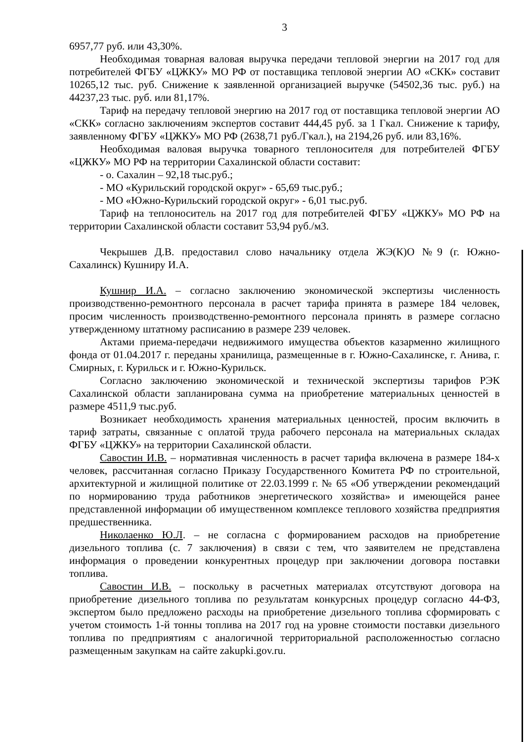3
6957,77 руб. или 43,30%.
Необходимая товарная валовая выручка передачи тепловой энергии на 2017 год для потребителей ФГБУ «ЦЖКУ» МО РФ от поставщика тепловой энергии АО «СКК» составит 10265,12 тыс. руб. Снижение к заявленной организацией выручке (54502,36 тыс. руб.) на 44237,23 тыс. руб. или 81,17%.
Тариф на передачу тепловой энергию на 2017 год от поставщика тепловой энергии АО «СКК» согласно заключениям экспертов составит 444,45 руб. за 1 Гкал. Снижение к тарифу, заявленному ФГБУ «ЦЖКУ» МО РФ (2638,71 руб./Гкал.), на 2194,26 руб. или 83,16%.
Необходимая валовая выручка товарного теплоносителя для потребителей ФГБУ «ЦЖКУ» МО РФ на территории Сахалинской области составит:
- о. Сахалин – 92,18 тыс.руб.;
- МО «Курильский городской округ» - 65,69 тыс.руб.;
- МО «Южно-Курильский городской округ» - 6,01 тыс.руб.
Тариф на теплоноситель на 2017 год для потребителей ФГБУ «ЦЖКУ» МО РФ на территории Сахалинской области составит 53,94 руб./м3.
Чекрышев Д.В. предоставил слово начальнику отдела ЖЭ(К)О №9 (г. Южно-Сахалинск) Кушниру И.А.
Кушнир И.А. – согласно заключению экономической экспертизы численность производственно-ремонтного персонала в расчет тарифа принята в размере 184 человек, просим численность производственно-ремонтного персонала принять в размере согласно утвержденному штатному расписанию в размере 239 человек.
Актами приема-передачи недвижимого имущества объектов казарменно жилищного фонда от 01.04.2017 г. переданы хранилища, размещенные в г. Южно-Сахалинске, г. Анива, г. Смирных, г. Курильск и г. Южно-Курильск.
Согласно заключению экономической и технической экспертизы тарифов РЭК Сахалинской области запланирована сумма на приобретение материальных ценностей в размере 4511,9 тыс.руб.
Возникает необходимость хранения материальных ценностей, просим включить в тариф затраты, связанные с оплатой труда рабочего персонала на материальных складах ФГБУ «ЦЖКУ» на территории Сахалинской области.
Савостин И.В. – нормативная численность в расчет тарифа включена в размере 184-х человек, рассчитанная согласно Приказу Государственного Комитета РФ по строительной, архитектурной и жилищной политике от 22.03.1999 г. № 65 «Об утверждении рекомендаций по нормированию труда работников энергетического хозяйства» и имеющейся ранее представленной информации об имущественном комплексе теплового хозяйства предприятия предшественника.
Николаенко Ю.Л. – не согласна с формированием расходов на приобретение дизельного топлива (с. 7 заключения) в связи с тем, что заявителем не представлена информация о проведении конкурентных процедур при заключении договора поставки топлива.
Савостин И.В. – поскольку в расчетных материалах отсутствуют договора на приобретение дизельного топлива по результатам конкурсных процедур согласно 44-ФЗ, экспертом было предложено расходы на приобретение дизельного топлива сформировать с учетом стоимость 1-й тонны топлива на 2017 год на уровне стоимости поставки дизельного топлива по предприятиям с аналогичной территориальной расположенностью согласно размещенным закупкам на сайте zakupki.gov.ru.